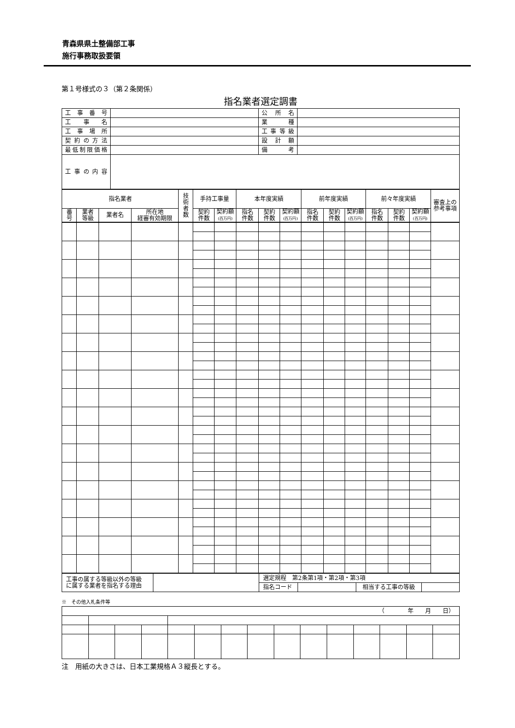青森県県土整備部工事
施行事務取扱要領
第１号様式の３（第２条関係）
指名業者選定調書
| 工事番号 | | 公所名 | |
| 工事名 | | 業種 | |
| 工事場所 | | 工事等級 | |
| 契約の方法 | | 設計額 | |
| 最低制限価格 | | 備考 | |
| 工事の内容 | | | |
| 指名業者 | | | | 技 術 者 数 | 手持工事量 | | 本年度実績 | | | 前年度実績 | | | 前々年度実績 | | | 審査上の 参考事項 |
| --- | --- | --- | --- | --- | --- | --- | --- | --- | --- | --- | --- | --- | --- | --- | --- | --- |
| 番 号 | 業者 等級 | 業者名 | 所在地 経審有効期限 | | 契約 件数 | 契約額 (百万円) | 指名 件数 | 契約 件数 | 契約額 (百万円) | 指名 件数 | 契約 件数 | 契約額 (百万円) | 指名 件数 | 契約 件数 | 契約額 (百万円) | |
| 工事の属する等級以外の等級 に属する業者を指名する理由 | | 選定規程 第2条第1項・第2項・第3項 | | | |
| | | 指名コード | | 相当する工事の等級 | |
※　その他入札条件等
| （ 年 月 日） | | | | | | | | | | | | | | |
注　用紙の大きさは、日本工業規格Ａ３縦長とする。